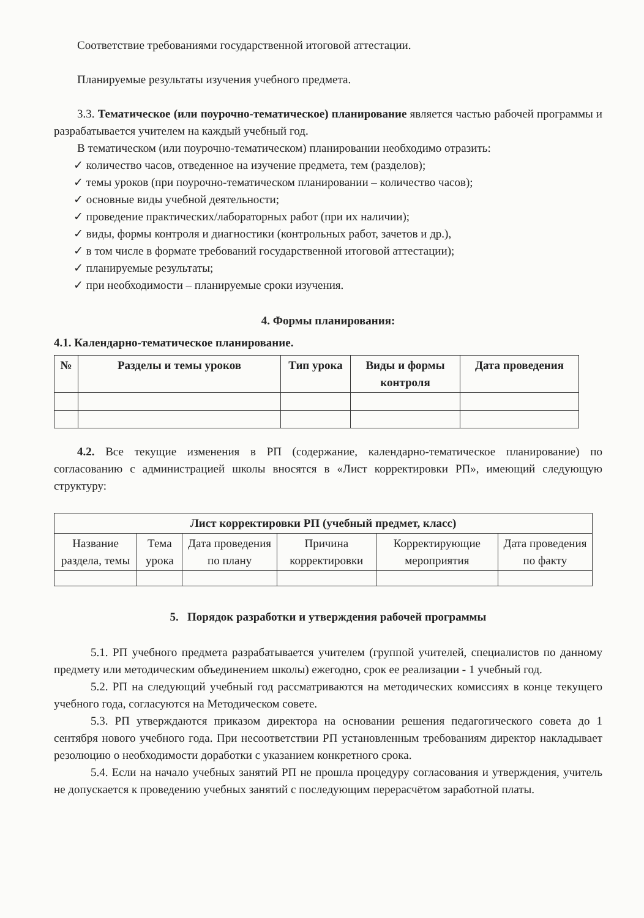Соответствие требованиями государственной итоговой аттестации.
Планируемые результаты изучения учебного предмета.
3.3. Тематическое (или поурочно-тематическое) планирование является частью рабочей программы и разрабатывается учителем на каждый учебный год.
В тематическом (или поурочно-тематическом) планировании необходимо отразить:
✓ количество часов, отведенное на изучение предмета, тем (разделов);
✓ темы уроков (при поурочно-тематическом планировании – количество часов);
✓ основные виды учебной деятельности;
✓ проведение практических/лабораторных работ (при их наличии);
✓ виды, формы контроля и диагностики (контрольных работ, зачетов и др.),
✓ в том числе в формате требований государственной итоговой аттестации);
✓ планируемые результаты;
✓ при необходимости – планируемые сроки изучения.
4. Формы планирования:
4.1. Календарно-тематическое планирование.
| № | Разделы и темы уроков | Тип урока | Виды и формы контроля | Дата проведения |
| --- | --- | --- | --- | --- |
4.2. Все текущие изменения в РП (содержание, календарно-тематическое планирование) по согласованию с администрацией школы вносятся в «Лист корректировки РП», имеющий следующую структуру:
| Лист корректировки РП (учебный предмет, класс) | | | | | |
| --- | --- | --- | --- | --- | --- |
| Название раздела, темы | Тема урока | Дата проведения по плану | Причина корректировки | Корректирующие мероприятия | Дата проведения по факту |
5. Порядок разработки и утверждения рабочей программы
5.1. РП учебного предмета разрабатывается учителем (группой учителей, специалистов по данному предмету или методическим объединением школы) ежегодно, срок ее реализации - 1 учебный год.
5.2. РП на следующий учебный год рассматриваются на методических комиссиях в конце текущего учебного года, согласуются на Методическом совете.
5.3. РП утверждаются приказом директора на основании решения педагогического совета до 1 сентября нового учебного года. При несоответствии РП установленным требованиям директор накладывает резолюцию о необходимости доработки с указанием конкретного срока.
5.4. Если на начало учебных занятий РП не прошла процедуру согласования и утверждения, учитель не допускается к проведению учебных занятий с последующим перерасчётом заработной платы.